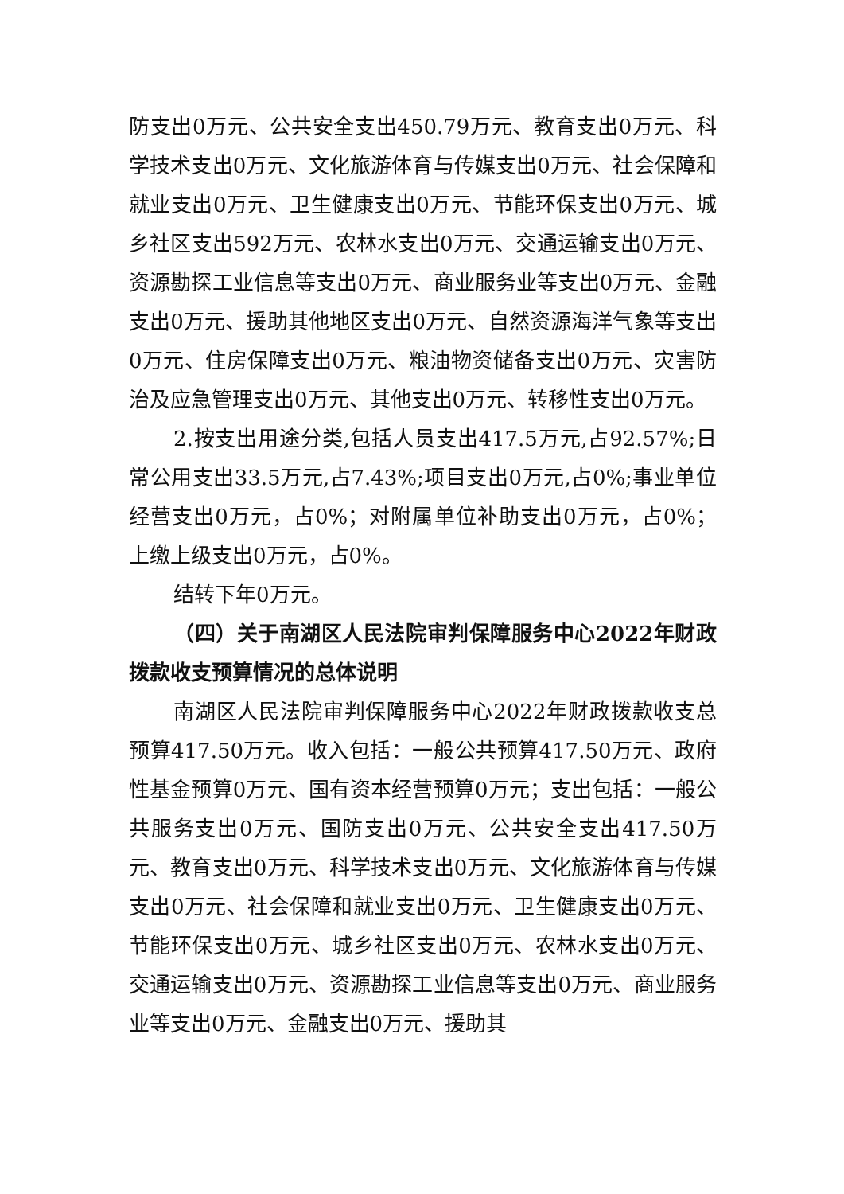防支出0万元、公共安全支出450.79万元、教育支出0万元、科学技术支出0万元、文化旅游体育与传媒支出0万元、社会保障和就业支出0万元、卫生健康支出0万元、节能环保支出0万元、城乡社区支出592万元、农林水支出0万元、交通运输支出0万元、资源勘探工业信息等支出0万元、商业服务业等支出0万元、金融支出0万元、援助其他地区支出0万元、自然资源海洋气象等支出0万元、住房保障支出0万元、粮油物资储备支出0万元、灾害防治及应急管理支出0万元、其他支出0万元、转移性支出0万元。
2.按支出用途分类,包括人员支出417.5万元,占92.57%;日常公用支出33.5万元,占7.43%;项目支出0万元,占0%;事业单位经营支出0万元，占0%；对附属单位补助支出0万元，占0%；上缴上级支出0万元，占0%。
结转下年0万元。
（四）关于南湖区人民法院审判保障服务中心2022年财政拨款收支预算情况的总体说明
南湖区人民法院审判保障服务中心2022年财政拨款收支总预算417.50万元。收入包括：一般公共预算417.50万元、政府性基金预算0万元、国有资本经营预算0万元；支出包括：一般公共服务支出0万元、国防支出0万元、公共安全支出417.50万元、教育支出0万元、科学技术支出0万元、文化旅游体育与传媒支出0万元、社会保障和就业支出0万元、卫生健康支出0万元、节能环保支出0万元、城乡社区支出0万元、农林水支出0万元、交通运输支出0万元、资源勘探工业信息等支出0万元、商业服务业等支出0万元、金融支出0万元、援助其